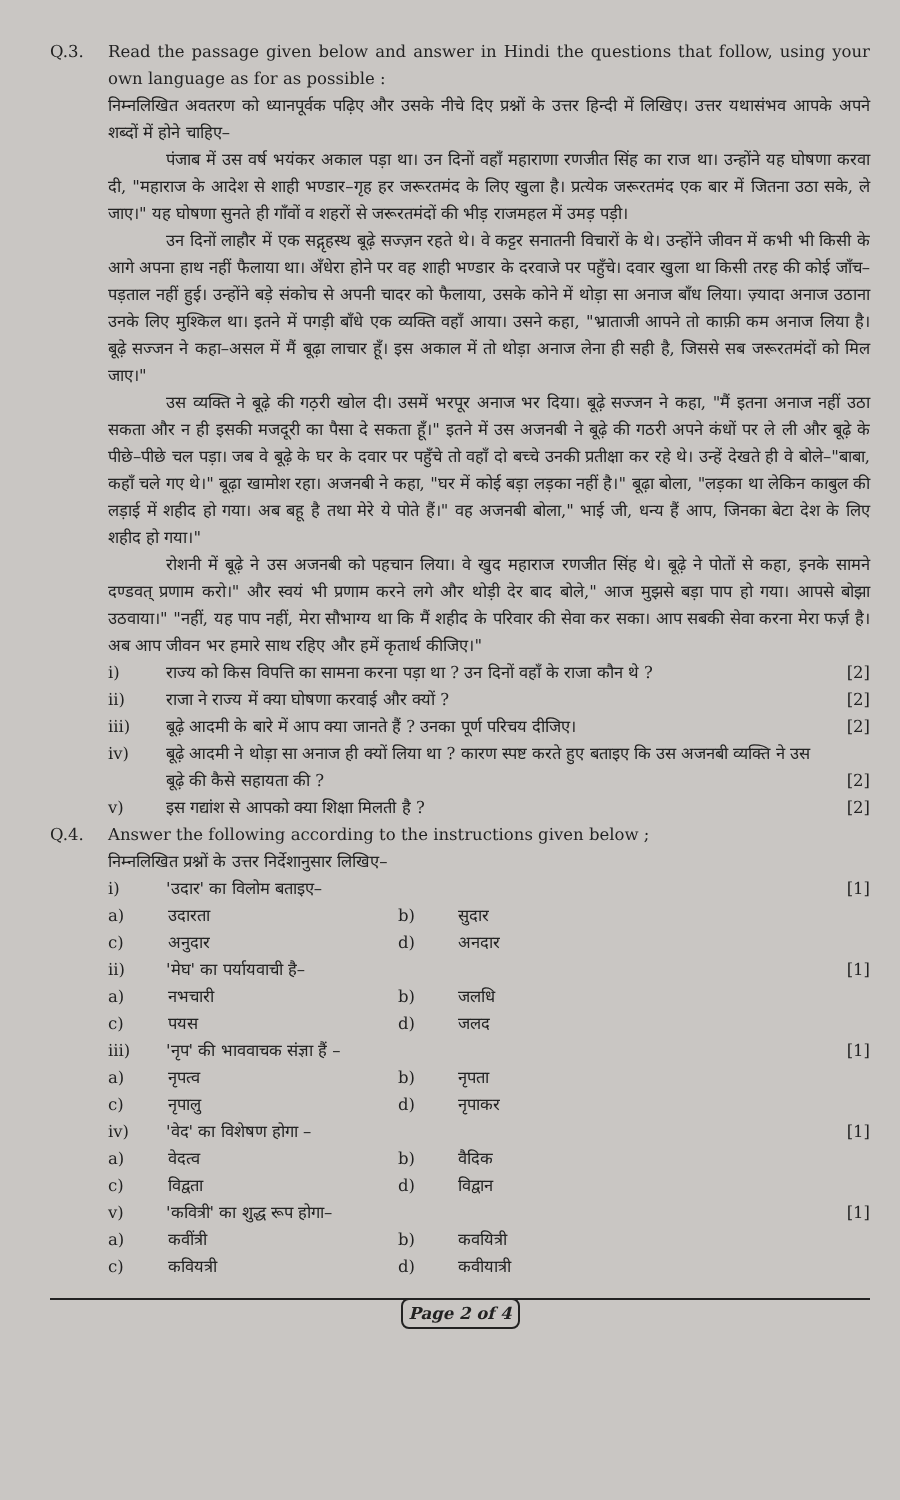Q.3. Read the passage given below and answer in Hindi the questions that follow, using your own language as for as possible :
निम्नलिखित अवतरण को ध्यानपूर्वक पढ़िए और उसके नीचे दिए प्रश्नों के उत्तर हिन्दी में लिखिए। उत्तर यथासंभव आपके अपने शब्दों में होने चाहिए–
पंजाब में उस वर्ष भयंकर अकाल पड़ा था। उन दिनों वहाँ महाराणा रणजीत सिंह का राज था। उन्होंने यह घोषणा करवा दी, "महाराज के आदेश से शाही भण्डार–गृह हर जरूरतमंद के लिए खुला है। प्रत्येक जरूरतमंद एक बार में जितना उठा सके, ले जाए।" यह घोषणा सुनते ही गाँवों व शहरों से जरूरतमंदों की भीड़ राजमहल में उमड़ पड़ी।
उन दिनों लाहौर में एक सद्गृहस्थ बूढ़े सज्ज़न रहते थे। वे कट्टर सनातनी विचारों के थे। उन्होंने जीवन में कभी भी किसी के आगे अपना हाथ नहीं फैलाया था। अँधेरा होने पर वह शाही भण्डार के दरवाजे पर पहुँचे। दवार खुला था किसी तरह की कोई जाँच–पड़ताल नहीं हुई। उन्होंने बड़े संकोच से अपनी चादर को फैलाया, उसके कोने में थोड़ा सा अनाज बाँध लिया। ज़्यादा अनाज उठाना उनके लिए मुश्किल था। इतने में पगड़ी बाँधे एक व्यक्ति वहाँ आया। उसने कहा, "भ्राताजी आपने तो काफ़ी कम अनाज लिया है। बूढ़े सज्जन ने कहा–असल में मैं बूढ़ा लाचार हूँ। इस अकाल में तो थोड़ा अनाज लेना ही सही है, जिससे सब जरूरतमंदों को मिल जाए।"
उस व्यक्ति ने बूढ़े की गठ़री खोल दी। उसमें भरपूर अनाज भर दिया। बूढ़े सज्जन ने कहा, "मैं इतना अनाज नहीं उठा सकता और न ही इसकी मजदूरी का पैसा दे सकता हूँ।" इतने में उस अजनबी ने बूढ़े की गठरी अपने कंधों पर ले ली और बूढ़े के पीछे–पीछे चल पड़ा। जब वे बूढ़े के घर के दवार पर पहुँचे तो वहाँ दो बच्चे उनकी प्रतीक्षा कर रहे थे। उन्हें देखते ही वे बोले–"बाबा, कहाँ चले गए थे।" बूढ़ा खामोश रहा। अजनबी ने कहा, "घर में कोई बड़ा लड़का नहीं है।" बूढ़ा बोला, "लड़का था लेकिन काबुल की लड़ाई में शहीद हो गया। अब बहू है तथा मेरे ये पोते हैं।" वह अजनबी बोला," भाई जी, धन्य हैं आप, जिनका बेटा देश के लिए शहीद हो गया।"
रोशनी में बूढ़े ने उस अजनबी को पहचान लिया। वे खुद महाराज रणजीत सिंह थे। बूढ़े ने पोतों से कहा, इनके सामने दण्डवत् प्रणाम करो।" और स्वयं भी प्रणाम करने लगे और थोड़ी देर बाद बोले," आज मुझसे बड़ा पाप हो गया। आपसे बोझा उठवाया।" "नहीं, यह पाप नहीं, मेरा सौभाग्य था कि मैं शहीद के परिवार की सेवा कर सका। आप सबकी सेवा करना मेरा फर्ज़ है। अब आप जीवन भर हमारे साथ रहिए और हमें कृतार्थ कीजिए।"
i) राज्य को किस विपत्ति का सामना करना पड़ा था ? उन दिनों वहाँ के राजा कौन थे ?
[2]
ii) राजा ने राज्य में क्या घोषणा करवाई और क्यों ?
[2]
iii) बूढ़े आदमी के बारे में आप क्या जानते हैं ? उनका पूर्ण परिचय दीजिए।
[2]
iv) बूढ़े आदमी ने थोड़ा सा अनाज ही क्यों लिया था ? कारण स्पष्ट करते हुए बताइए कि उस अजनबी व्यक्ति ने उस बूढ़े की कैसे सहायता की ?
[2]
v) इस गद्यांश से आपको क्या शिक्षा मिलती है ?
[2]
Q.4. Answer the following according to the instructions given below ;
निम्नलिखित प्रश्नों के उत्तर निर्देशानुसार लिखिए–
i) 'उदार' का विलोम बताइए– [1]
a) उदारता b) सुदार c) अनुदार d) अनदार
ii) 'मेघ' का पर्यायवाची है– [1]
a) नभचारी b) जलधि c) पयस d) जलद
iii) 'नृप' की भाववाचक संज्ञा हैं – [1]
a) नृपत्व b) नृपता c) नृपालु d) नृपाकर
iv) 'वेद' का विशेषण होगा – [1]
a) वेदत्व b) वैदिक c) विद्वता d) विद्वान
v) 'कवित्री' का शुद्ध रूप होगा– [1]
a) कवींत्री b) कवयित्री c) कवियत्री d) कवीयात्री
Page 2 of 4